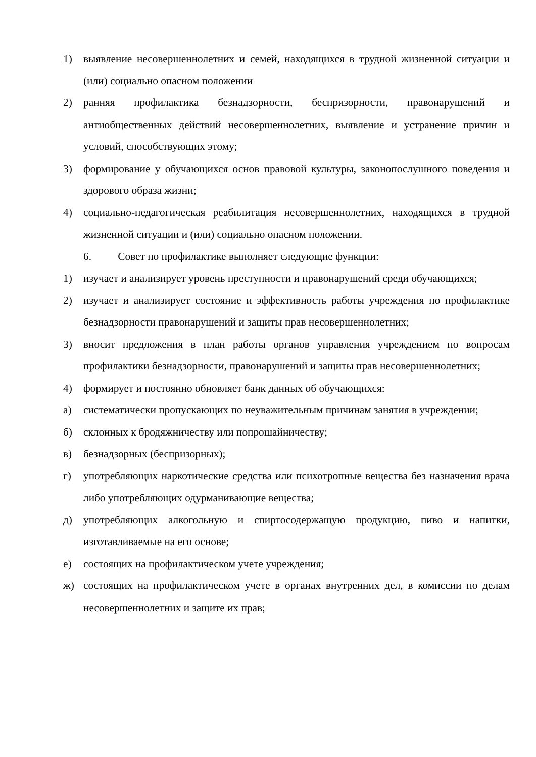1) выявление несовершеннолетних и семей, находящихся в трудной жизненной ситуации и (или) социально опасном положении
2) ранняя профилактика безнадзорности, беспризорности, правонарушений и антиобщественных действий несовершеннолетних, выявление и устранение причин и условий, способствующих этому;
3) формирование у обучающихся основ правовой культуры, законопослушного поведения и здорового образа жизни;
4) социально-педагогическая реабилитация несовершеннолетних, находящихся в трудной жизненной ситуации и (или) социально опасном положении.
6. Совет по профилактике выполняет следующие функции:
1) изучает и анализирует уровень преступности и правонарушений среди обучающихся;
2) изучает и анализирует состояние и эффективность работы учреждения по профилактике безнадзорности правонарушений и защиты прав несовершеннолетних;
3) вносит предложения в план работы органов управления учреждением по вопросам профилактики безнадзорности, правонарушений и защиты прав несовершеннолетних;
4) формирует и постоянно обновляет банк данных об обучающихся:
а) систематически пропускающих по неуважительным причинам занятия в учреждении;
б) склонных к бродяжничеству или попрошайничеству;
в) безнадзорных (беспризорных);
г) употребляющих наркотические средства или психотропные вещества без назначения врача либо употребляющих одурманивающие вещества;
д) употребляющих алкогольную и спиртосодержащую продукцию, пиво и напитки, изготавливаемые на его основе;
е) состоящих на профилактическом учете учреждения;
ж) состоящих на профилактическом учете в органах внутренних дел, в комиссии по делам несовершеннолетних и защите их прав;